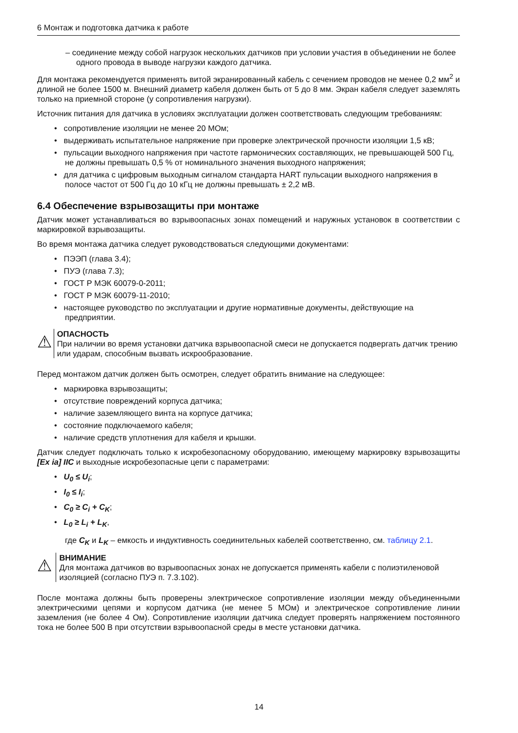6 Монтаж и подготовка датчика к работе
– соединение между собой нагрузок нескольких датчиков при условии участия в объединении не более одного провода в выводе нагрузки каждого датчика.
Для монтажа рекомендуется применять витой экранированный кабель с сечением проводов не менее 0,2 мм<sup>2</sup> и длиной не более 1500 м. Внешний диаметр кабеля должен быть от 5 до 8 мм. Экран кабеля следует заземлять только на приемной стороне (у сопротивления нагрузки).
Источник питания для датчика в условиях эксплуатации должен соответствовать следующим требованиям:
• сопротивление изоляции не менее 20 МОм;
• выдерживать испытательное напряжение при проверке электрической прочности изоляции 1,5 кВ;
• пульсации выходного напряжения при частоте гармонических составляющих, не превышающей 500 Гц, не должны превышать 0,5 % от номинального значения выходного напряжения;
• для датчика с цифровым выходным сигналом стандарта HART пульсации выходного напряжения в полосе частот от 500 Гц до 10 кГц не должны превышать ± 2,2 мВ.
6.4 Обеспечение взрывозащиты при монтаже
Датчик может устанавливаться во взрывоопасных зонах помещений и наружных установок в соответствии с маркировкой взрывозащиты.
Во время монтажа датчика следует руководствоваться следующими документами:
• ПЭЭП (глава 3.4);
• ПУЭ (глава 7.3);
• ГОСТ Р МЭК 60079-0-2011;
• ГОСТ Р МЭК 60079-11-2010;
• настоящее руководство по эксплуатации и другие нормативные документы, действующие на предприятии.
⚠
ОПАСНОСТЬ
При наличии во время установки датчика взрывоопасной смеси не допускается подвергать датчик трению или ударам, способным вызвать искрообразование.
Перед монтажом датчик должен быть осмотрен, следует обратить внимание на следующее:
• маркировка взрывозащиты;
• отсутствие повреждений корпуса датчика;
• наличие заземляющего винта на корпусе датчика;
• состояние подключаемого кабеля;
• наличие средств уплотнения для кабеля и крышки.
Датчик следует подключать только к искробезопасному оборудованию, имеющему маркировку взрывозащиты [Ex ia] IIC и выходные искробезопасные цепи с параметрами:
• U<sub>0</sub> ≤ U<sub>i</sub>;
• I<sub>0</sub> ≤ I<sub>i</sub>;
• C<sub>0</sub> ≥ C<sub>i</sub> + C<sub>K</sub>;
• L<sub>0</sub> ≥ L<sub>i</sub> + L<sub>K</sub>,
где C<sub>K</sub> и L<sub>K</sub> – емкость и индуктивность соединительных кабелей соответственно, см. таблицу 2.1.
⚠
ВНИМАНИЕ
Для монтажа датчиков во взрывоопасных зонах не допускается применять кабели с полиэтиленовой изоляцией (согласно ПУЭ п. 7.3.102).
После монтажа должны быть проверены электрическое сопротивление изоляции между объединенными электрическими цепями и корпусом датчика (не менее 5 МОм) и электрическое сопротивление линии заземления (не более 4 Ом). Сопротивление изоляции датчика следует проверять напряжением постоянного тока не более 500 В при отсутствии взрывоопасной среды в месте установки датчика.
14